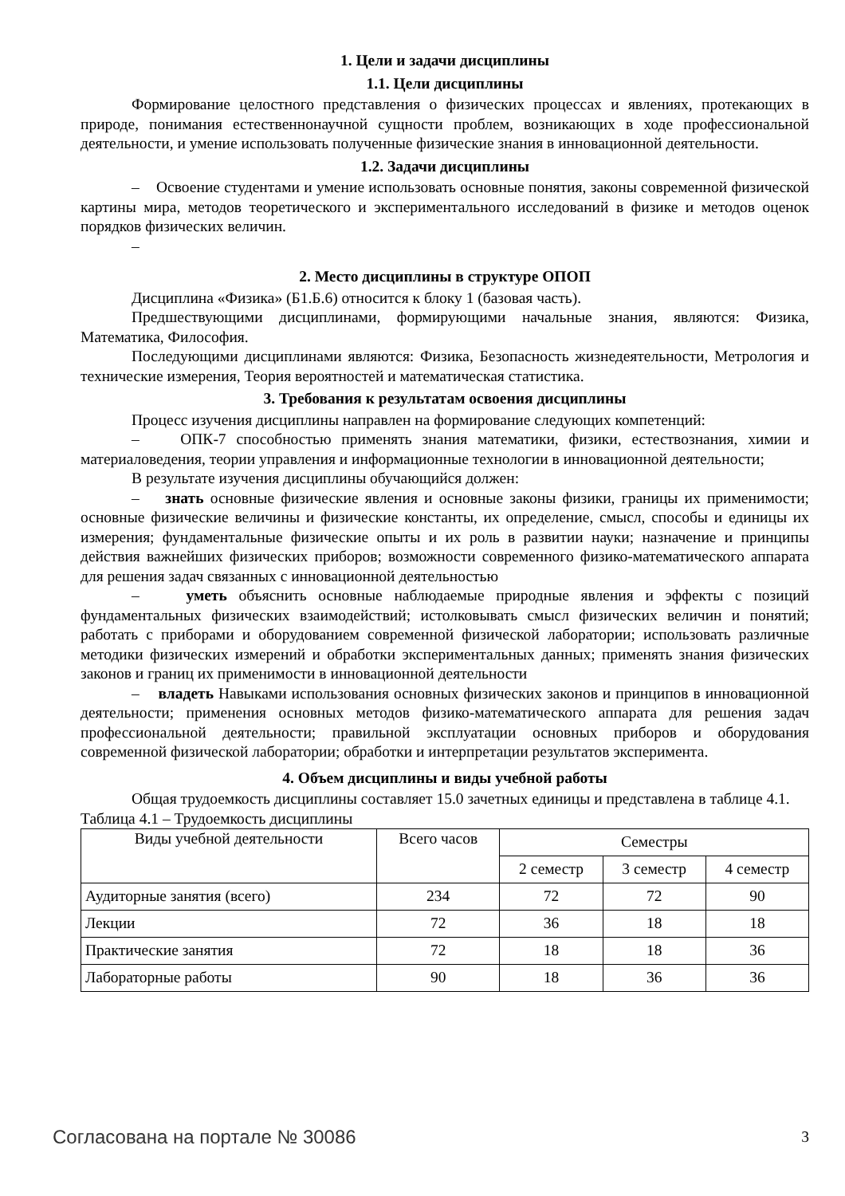1. Цели и задачи дисциплины
1.1. Цели дисциплины
Формирование целостного представления о физических процессах и явлениях, протекающих в природе, понимания естественнонаучной сущности проблем, возникающих в ходе профессиональной деятельности, и умение использовать полученные физические знания в инновационной деятельности.
1.2. Задачи дисциплины
– Освоение студентами и умение использовать основные понятия, законы современной физической картины мира, методов теоретического и экспериментального исследований в физике и методов оценок порядков физических величин.
–
2. Место дисциплины в структуре ОПОП
Дисциплина «Физика» (Б1.Б.6) относится к блоку 1 (базовая часть).
Предшествующими дисциплинами, формирующими начальные знания, являются: Физика, Математика, Философия.
Последующими дисциплинами являются: Физика, Безопасность жизнедеятельности, Метрология и технические измерения, Теория вероятностей и математическая статистика.
3. Требования к результатам освоения дисциплины
Процесс изучения дисциплины направлен на формирование следующих компетенций:
– ОПК-7 способностью применять знания математики, физики, естествознания, химии и материаловедения, теории управления и информационные технологии в инновационной деятельности;
В результате изучения дисциплины обучающийся должен:
– знать основные физические явления и основные законы физики, границы их применимости; основные физические величины и физические константы, их определение, смысл, способы и единицы их измерения; фундаментальные физические опыты и их роль в развитии науки; назначение и принципы действия важнейших физических приборов; возможности современного физико-математического аппарата для решения задач связанных с инновационной деятельностью
– уметь объяснить основные наблюдаемые природные явления и эффекты с позиций фундаментальных физических взаимодействий; истолковывать смысл физических величин и понятий; работать с приборами и оборудованием современной физической лаборатории; использовать различные методики физических измерений и обработки экспериментальных данных; применять знания физических законов и границ их применимости в инновационной деятельности
– владеть Навыками использования основных физических законов и принципов в инновационной деятельности; применения основных методов физико-математического аппарата для решения задач профессиональной деятельности; правильной эксплуатации основных приборов и оборудования современной физической лаборатории; обработки и интерпретации результатов эксперимента.
4. Объем дисциплины и виды учебной работы
Общая трудоемкость дисциплины составляет 15.0 зачетных единицы и представлена в таблице 4.1.
Таблица 4.1 – Трудоемкость дисциплины
| Виды учебной деятельности | Всего часов | Семестры | | |
| --- | --- | --- | --- | --- |
| | | 2 семестр | 3 семестр | 4 семестр |
| Аудиторные занятия (всего) | 234 | 72 | 72 | 90 |
| Лекции | 72 | 36 | 18 | 18 |
| Практические занятия | 72 | 18 | 18 | 36 |
| Лабораторные работы | 90 | 18 | 36 | 36 |
Согласована на портале № 30086 3